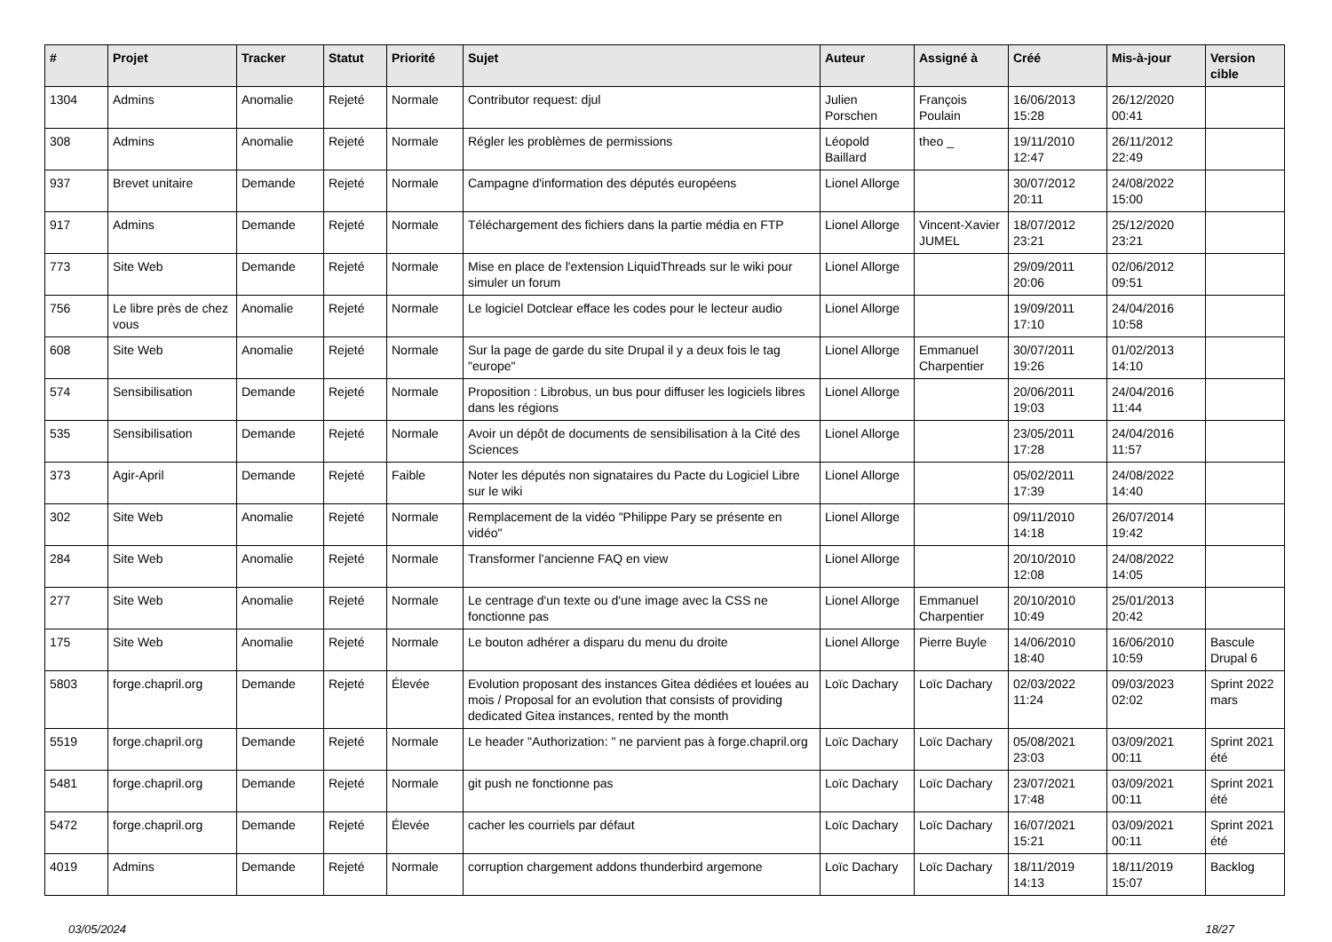| # | Projet | Tracker | Statut | Priorité | Sujet | Auteur | Assigné à | Créé | Mis-à-jour | Version cible |
| --- | --- | --- | --- | --- | --- | --- | --- | --- | --- | --- |
| 1304 | Admins | Anomalie | Rejeté | Normale | Contributor request: djul | Julien Porschen | François Poulain | 16/06/2013 15:28 | 26/12/2020 00:41 | |
| 308 | Admins | Anomalie | Rejeté | Normale | Régler les problèmes de permissions | Léopold Baillard | theo _ | 19/11/2010 12:47 | 26/11/2012 22:49 | |
| 937 | Brevet unitaire | Demande | Rejeté | Normale | Campagne d'information des députés européens | Lionel Allorge | | 30/07/2012 20:11 | 24/08/2022 15:00 | |
| 917 | Admins | Demande | Rejeté | Normale | Téléchargement des fichiers dans la partie média en FTP | Lionel Allorge | Vincent-Xavier JUMEL | 18/07/2012 23:21 | 25/12/2020 23:21 | |
| 773 | Site Web | Demande | Rejeté | Normale | Mise en place de l'extension LiquidThreads sur le wiki pour simuler un forum | Lionel Allorge | | 29/09/2011 20:06 | 02/06/2012 09:51 | |
| 756 | Le libre près de chez vous | Anomalie | Rejeté | Normale | Le logiciel Dotclear efface les codes pour le lecteur audio | Lionel Allorge | | 19/09/2011 17:10 | 24/04/2016 10:58 | |
| 608 | Site Web | Anomalie | Rejeté | Normale | Sur la page de garde du site Drupal il y a deux fois le tag "europe" | Lionel Allorge | Emmanuel Charpentier | 30/07/2011 19:26 | 01/02/2013 14:10 | |
| 574 | Sensibilisation | Demande | Rejeté | Normale | Proposition : Librobus, un bus pour diffuser les logiciels libres dans les régions | Lionel Allorge | | 20/06/2011 19:03 | 24/04/2016 11:44 | |
| 535 | Sensibilisation | Demande | Rejeté | Normale | Avoir un dépôt de documents de sensibilisation à la Cité des Sciences | Lionel Allorge | | 23/05/2011 17:28 | 24/04/2016 11:57 | |
| 373 | Agir-April | Demande | Rejeté | Faible | Noter les députés non signataires du Pacte du Logiciel Libre sur le wiki | Lionel Allorge | | 05/02/2011 17:39 | 24/08/2022 14:40 | |
| 302 | Site Web | Anomalie | Rejeté | Normale | Remplacement de la vidéo "Philippe Pary se présente en vidéo" | Lionel Allorge | | 09/11/2010 14:18 | 26/07/2014 19:42 | |
| 284 | Site Web | Anomalie | Rejeté | Normale | Transformer l'ancienne FAQ en view | Lionel Allorge | | 20/10/2010 12:08 | 24/08/2022 14:05 | |
| 277 | Site Web | Anomalie | Rejeté | Normale | Le centrage d'un texte ou d'une image avec la CSS ne fonctionne pas | Lionel Allorge | Emmanuel Charpentier | 20/10/2010 10:49 | 25/01/2013 20:42 | |
| 175 | Site Web | Anomalie | Rejeté | Normale | Le bouton adhérer a disparu du menu du droite | Lionel Allorge | Pierre Buyle | 14/06/2010 18:40 | 16/06/2010 10:59 | Bascule Drupal 6 |
| 5803 | forge.chapril.org | Demande | Rejeté | Élevée | Evolution proposant des instances Gitea dédiées et louées au mois / Proposal for an evolution that consists of providing dedicated Gitea instances, rented by the month | Loïc Dachary | Loïc Dachary | 02/03/2022 11:24 | 09/03/2023 02:02 | Sprint 2022 mars |
| 5519 | forge.chapril.org | Demande | Rejeté | Normale | Le header "Authorization: " ne parvient pas à forge.chapril.org | Loïc Dachary | Loïc Dachary | 05/08/2021 23:03 | 03/09/2021 00:11 | Sprint 2021 été |
| 5481 | forge.chapril.org | Demande | Rejeté | Normale | git push ne fonctionne pas | Loïc Dachary | Loïc Dachary | 23/07/2021 17:48 | 03/09/2021 00:11 | Sprint 2021 été |
| 5472 | forge.chapril.org | Demande | Rejeté | Élevée | cacher les courriels par défaut | Loïc Dachary | Loïc Dachary | 16/07/2021 15:21 | 03/09/2021 00:11 | Sprint 2021 été |
| 4019 | Admins | Demande | Rejeté | Normale | corruption chargement addons thunderbird argemone | Loïc Dachary | Loïc Dachary | 18/11/2019 14:13 | 18/11/2019 15:07 | Backlog |
03/05/2024 18/27